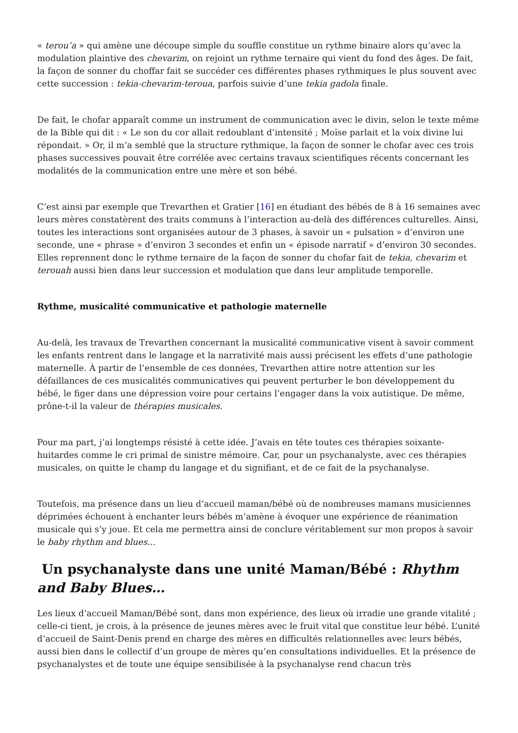« terou’a » qui amène une découpe simple du souffle constitue un rythme binaire alors qu’avec la modulation plaintive des chevarim, on rejoint un rythme ternaire qui vient du fond des âges. De fait, la façon de sonner du choffar fait se succéder ces différentes phases rythmiques le plus souvent avec cette succession : tekia-chevarim-teroua, parfois suivie d’une tekia gadola finale.
De fait, le chofar apparaît comme un instrument de communication avec le divin, selon le texte même de la Bible qui dit : « Le son du cor allait redoublant d’intensité ; Moïse parlait et la voix divine lui répondait. » Or, il m’a semblé que la structure rythmique, la façon de sonner le chofar avec ces trois phases successives pouvait être corrélée avec certains travaux scientifiques récents concernant les modalités de la communication entre une mère et son bébé.
C’est ainsi par exemple que Trevarthen et Gratier [16] en étudiant des bébés de 8 à 16 semaines avec leurs mères constatèrent des traits communs à l’interaction au-delà des différences culturelles. Ainsi, toutes les interactions sont organisées autour de 3 phases, à savoir un « pulsation » d’environ une seconde, une « phrase » d’environ 3 secondes et enfin un « épisode narratif » d’environ 30 secondes. Elles reprennent donc le rythme ternaire de la façon de sonner du chofar fait de tekia, chevarim et terouah aussi bien dans leur succession et modulation que dans leur amplitude temporelle.
Rythme, musicalité communicative et pathologie maternelle
Au-delà, les travaux de Trevarthen concernant la musicalité communicative visent à savoir comment les enfants rentrent dans le langage et la narrativité mais aussi précisent les effets d’une pathologie maternelle. À partir de l’ensemble de ces données, Trevarthen attire notre attention sur les défaillances de ces musicalités communicatives qui peuvent perturber le bon développement du bébé, le figer dans une dépression voire pour certains l’engager dans la voix autistique. De même, prône-t-il la valeur de thérapies musicales.
Pour ma part, j’ai longtemps résisté à cette idée. J’avais en tête toutes ces thérapies soixante-huitardes comme le cri primal de sinistre mémoire. Car, pour un psychanalyste, avec ces thérapies musicales, on quitte le champ du langage et du signifiant, et de ce fait de la psychanalyse.
Toutefois, ma présence dans un lieu d’accueil maman/bébé où de nombreuses mamans musiciennes déprimées échouent à enchanter leurs bébés m’amène à évoquer une expérience de réanimation musicale qui s’y joue. Et cela me permettra ainsi de conclure véritablement sur mon propos à savoir le baby rhythm and blues…
Un psychanalyste dans une unité Maman/Bébé : Rhythm and Baby Blues…
Les lieux d’accueil Maman/Bébé sont, dans mon expérience, des lieux où irradie une grande vitalité ; celle-ci tient, je crois, à la présence de jeunes mères avec le fruit vital que constitue leur bébé. L’unité d’accueil de Saint-Denis prend en charge des mères en difficultés relationnelles avec leurs bébés, aussi bien dans le collectif d’un groupe de mères qu’en consultations individuelles. Et la présence de psychanalystes et de toute une équipe sensibilisée à la psychanalyse rend chacun très